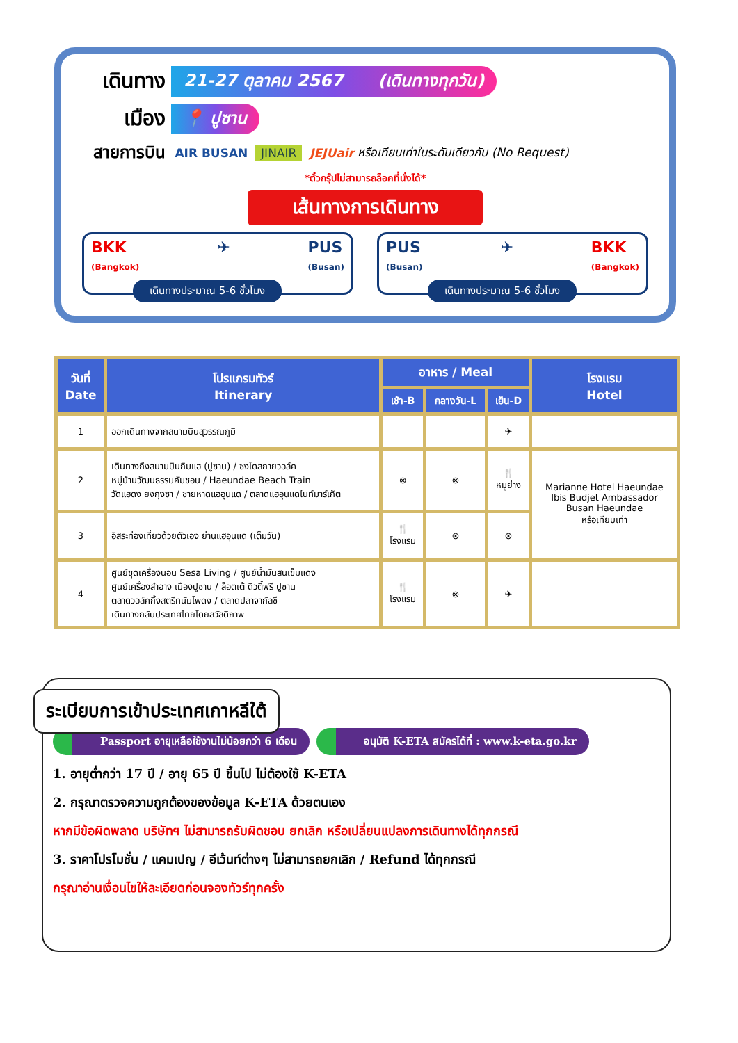เดินทาง 21-27 ตุลาคม 2567 (เดินทางทุกวัน)
เมือง 📍 ปูซาน
สายการบิน AIR BUSAN JINAIR JEJUair หรือเทียบเท่าในระดับเดียวกับ (No Request)
*ตั๋วกรุ๊ปไม่สามารถล็อคที่นั่งได้*
เส้นทางการเดินทาง
BKK
(Bangkok) ✈ PUS
(Busan)
เดินทางประมาณ 5-6 ชั่วโมง
PUS
(Busan) ✈ BKK
(Bangkok)
เดินทางประมาณ 5-6 ชั่วโมง
| วันที่ Date | โปรแกรมทัวร์ Itinerary | อาหาร / Meal | | | โรงแรม Hotel |
| --- | --- | --- | --- | --- | --- |
| | | เช้า-B | กลางวัน-L | เย็น-D | |
| 1 | ออกเดินทางจากสนามบินสุวรรณภูมิ | | | ✈ | |
| 2 | เดินทางถึงสนามบินกิมแฮ (ปูซาน) / ซงโดสกายวอล์ค หมู่บ้านวัฒนธรรมคัมชอน / Haeundae Beach Train วัดแฮดง ยงกุงซา / ชายหาดแฮอุนแด / ตลาดแฮอุนแดไนท์มาร์เก็ต | ⊗ | ⊗ | 🍴 หมูย่าง | Marianne Hotel Haeundae Ibis Budjet Ambassador Busan Haeundae หรือเทียบเท่า |
| 3 | อิสระท่องเที่ยวด้วยตัวเอง ย่านแฮอุนแด (เต็มวัน) | 🍴 โรงแรม | ⊗ | ⊗ | |
| 4 | ศูนย์ชุดเครื่องนอน Sesa Living / ศูนย์น้ำมันสนเข็มแดง ศูนย์เครื่องสำอาง เมืองปูซาน / ล็อตเต้ ดิวตี้ฟรี ปูซาน ตลาดวอล์คกิ้งสตรีทนัมโพดง / ตลาดปลาจากัลชี เดินทางกลับประเทศไทยโดยสวัสดิภาพ | 🍴 โรงแรม | ⊗ | ✈ | |
ระเบียบการเข้าประเทศเกาหลีใต้
Passport อายุเหลือใช้งานไม่น้อยกว่า 6 เดือน
อนุมัติ K-ETA สมัครได้ที่ : www.k-eta.go.kr
1. อายุต่ำกว่า 17 ปี / อายุ 65 ปี ขึ้นไป ไม่ต้องใช้ K-ETA
2. กรุณาตรวจความถูกต้องของข้อมูล K-ETA ด้วยตนเอง
หากมีข้อผิดพลาด บริษัทฯ ไม่สามารถรับผิดชอบ ยกเลิก หรือเปลี่ยนแปลงการเดินทางได้ทุกกรณี
3. ราคาโปรโมชั่น / แคมเปญ / อีเว้นท์ต่างๆ ไม่สามารถยกเลิก / Refund ได้ทุกกรณี
กรุณาอ่านเงื่อนไขให้ละเอียดก่อนจองทัวร์ทุกครั้ง